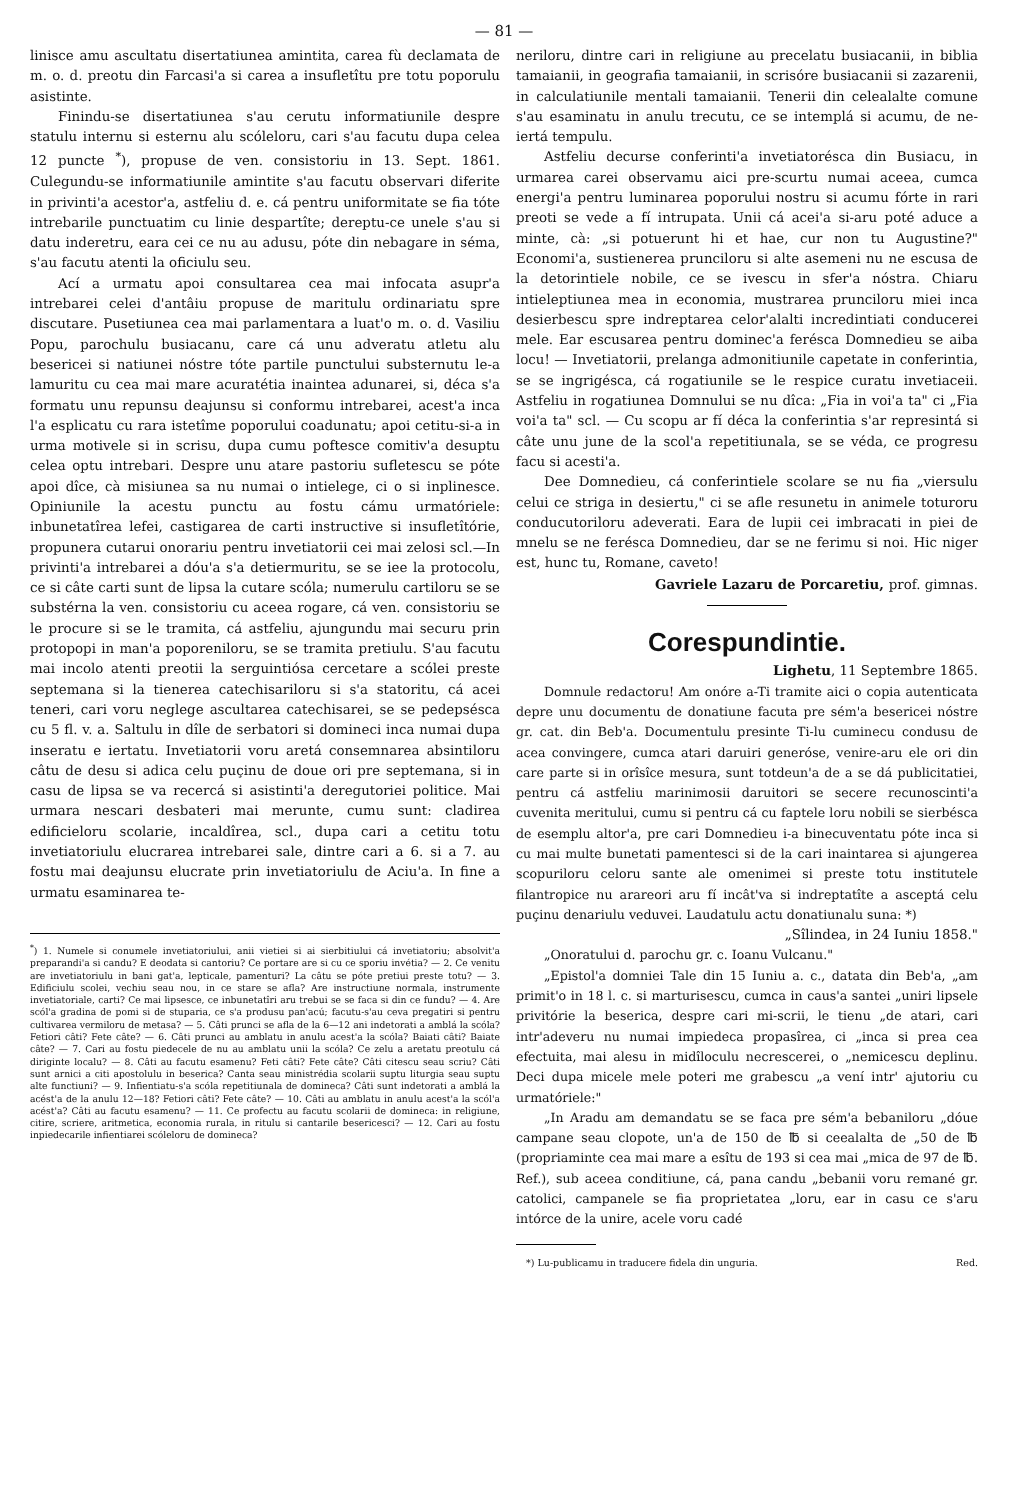— 81 —
linisce amu ascultatu disertatiunea amintita, carea fù declamata de m. o. d. preotu din Farcasi'a si carea a insufletîtu pre totu poporulu asistinte.
Finindu-se disertatiunea s'au cerutu informatiunile despre statulu internu si esternu alu scóleloru, cari s'au facutu dupa celea 12 puncte <sup>*</sup>), propuse de ven. consistoriu in 13. Sept. 1861. Culegundu-se informatiunile amintite s'au facutu observari diferite in privinti'a acestor'a, astfeliu d. e. cá pentru uniformitate se fia tóte intrebarile punctuatim cu linie despartîte; dereptu-ce unele s'au si datu inderetru, eara cei ce nu au adusu, póte din nebagare in séma, s'au facutu atenti la oficiulu seu.
Ací a urmatu apoi consultarea cea mai infocata asupr'a intrebarei celei d'antâiu propuse de maritulu ordinariatu spre discutare. Pusetiunea cea mai parlamentara a luat'o m. o. d. Vasiliu Popu, parochulu busiacanu, care cá unu adveratu atletu alu besericei si natiunei nóstre tóte partile punctului substernutu le-a lamuritu cu cea mai mare acuratétia inaintea adunarei, si, déca s'a formatu unu repunsu deajunsu si conformu intrebarei, acest'a inca l'a esplicatu cu rara istetîme poporului coadunatu; apoi cetitu-si-a in urma motivele si in scrisu, dupa cumu poftesce comitiv'a desuptu celea optu intrebari. Despre unu atare pastoriu sufletescu se póte apoi dîce, cà misiunea sa nu numai o intielege, ci o si inplinesce. Opiniunile la acestu punctu au fostu cámu urmatóriele: inbunetatîrea lefei, castigarea de carti instructive si insufletîtórie, propunera cutarui onorariu pentru invetiatorii cei mai zelosi scl.—In privinti'a intrebarei a dóu'a s'a detiermuritu, se se iee la protocolu, ce si câte carti sunt de lipsa la cutare scóla; numerulu cartiloru se se substérna la ven. consistoriu cu aceea rogare, cá ven. consistoriu se le procure si se le tramita, cá astfeliu, ajungundu mai securu prin protopopi in man'a poporeniloru, se se tramita pretiulu. S'au facutu mai incolo atenti preotii la serguintiósa cercetare a scólei preste septemana si la tienerea catechisariloru si s'a statoritu, cá acei teneri, cari voru neglege ascultarea catechisarei, se se pedepsésca cu 5 fl. v. a. Saltulu in dîle de serbatori si domineci inca numai dupa inseratu e iertatu. Invetiatorii voru aretá consemnarea absintiloru câtu de desu si adica celu puçinu de doue ori pre septemana, si in casu de lipsa se va recercá si asistinti'a deregutoriei politice. Mai urmara nescari desbateri mai merunte, cumu sunt: cladirea edificieloru scolarie, incaldîrea, scl., dupa cari a cetitu totu invetiatoriulu elucrarea intrebarei sale, dintre cari a 6. si a 7. au fostu mai deajunsu elucrate prin invetiatoriulu de Aciu'a. In fine a urmatu esaminarea te-
<sup>*</sup>) 1. Numele si conumele invetiatoriului, anii vietiei si ai sierbitiului cá invetiatoriu; absolvit'a preparandi'a si candu? E deodata si cantoriu? Ce portare are si cu ce sporiu invétia? — 2. Ce venitu are invetiatoriulu in bani gat'a, lepticale, pamenturi? La câtu se póte pretiui preste totu? — 3. Edificiulu scolei, vechiu seau nou, in ce stare se afla? Are instructiune normala, instrumente invetiatoriale, carti? Ce mai lipsesce, ce inbunetatîri aru trebui se se faca si din ce fundu? — 4. Are scól'a gradina de pomi si de stuparia, ce s'a produsu pan'acú; facutu-s'au ceva pregatiri si pentru cultivarea vermiloru de metasa? — 5. Câti prunci se afla de la 6—12 ani indetorati a amblá la scóla? Fetiori câti? Fete câte? — 6. Câti prunci au amblatu in anulu acest'a la scóla? Baiati câti? Baiate câte? — 7. Cari au fostu piedecele de nu au amblatu unii la scóla? Ce zelu a aretatu preotulu cá diriginte localu? — 8. Câti au facutu esamenu? Feti câti? Fete câte? Câti citescu seau scriu? Câti sunt arnici a citi apostolulu in beserica? Canta seau ministrédia scolarii suptu liturgia seau suptu alte functiuni? — 9. Infientiatu-s'a scóla repetitiunala de domineca? Câti sunt indetorati a amblá la acést'a de la anulu 12—18? Fetiori câti? Fete câte? — 10. Câti au amblatu in anulu acest'a la scól'a acést'a? Câti au facutu esamenu? — 11. Ce profectu au facutu scolarii de domineca: in religiune, citire, scriere, aritmetica, economia rurala, in ritulu si cantarile besericesci? — 12. Cari au fostu inpiedecarile infientiarei scóleloru de domineca?
neriloru, dintre cari in religiune au precelatu busiacanii, in biblia tamaianii, in geografia tamaianii, in scrisóre busiacanii si zazarenii, in calculatiunile mentali tamaianii. Tenerii din celealalte comune s'au esaminatu in anulu trecutu, ce se intemplá si acumu, de ne-iertá tempulu.
Astfeliu decurse conferinti'a invetiatorésca din Busiacu, in urmarea carei observamu aici pre-scurtu numai aceea, cumca energi'a pentru luminarea poporului nostru si acumu fórte in rari preoti se vede a fí intrupata. Unii cá acei'a si-aru poté aduce a minte, cà: „si potuerunt hi et hae, cur non tu Augustine?" Economi'a, sustienerea prunciloru si alte asemeni nu ne escusa de la detorintiele nobile, ce se ivescu in sfer'a nóstra. Chiaru intieleptiunea mea in economia, mustrarea prunciloru miei inca desierbescu spre indreptarea celor'alalti incredintiati conducerei mele. Ear escusarea pentru dominec'a ferésca Domnedieu se aiba locu! — Invetiatorii, prelanga admonitiunile capetate in conferintia, se se ingrigésca, cá rogatiunile se le respice curatu invetiaceii. Astfeliu in rogatiunea Domnului se nu dîca: „Fia in voi'a ta" ci „Fia voi'a ta" scl. — Cu scopu ar fí déca la conferintia s'ar represintá si câte unu june de la scol'a repetitiunala, se se véda, ce progresu facu si acesti'a.
Dee Domnedieu, cá conferintiele scolare se nu fia „viersulu celui ce striga in desiertu," ci se afle resunetu in animele toturoru conducutoriloru adeverati. Eara de lupii cei imbracati in piei de mnelu se ne ferésca Domnedieu, dar se ne ferimu si noi. Hic niger est, hunc tu, Romane, caveto!
Gavriele Lazaru de Porcaretiu, prof. gimnas.
Corespundintie.
Lighetu, 11 Septembre 1865.
Domnule redactoru! Am onóre a-Ti tramite aici o copia autenticata depre unu documentu de donatiune facuta pre sém'a besericei nóstre gr. cat. din Beb'a. Documentulu presinte Ti-lu cuminecu condusu de acea convingere, cumca atari daruiri generóse, venire-aru ele ori din care parte si in orîsîce mesura, sunt totdeun'a de a se dá publicitatiei, pentru cá astfeliu marinimosii daruitori se secere recunoscinti'a cuvenita meritului, cumu si pentru cá cu faptele loru nobili se sierbésca de esemplu altor'a, pre cari Domnedieu i-a binecuventatu póte inca si cu mai multe bunetati pamentesci si de la cari inaintarea si ajungerea scopuriloru celoru sante ale omenimei si preste totu institutele filantropice nu arareori aru fí incât'va si indreptatîte a asceptá celu puçinu denariulu veduvei. Laudatulu actu donatiunalu suna: *)
„Sîlindea, in 24 Iuniu 1858."
„Onoratului d. parochu gr. c. Ioanu Vulcanu."
„Epistol'a domniei Tale din 15 Iuniu a. c., datata din Beb'a, „am primit'o in 18 l. c. si marturisescu, cumca in caus'a santei „uniri lipsele privitórie la beserica, despre cari mi-scrii, le tienu „de atari, cari intr'adeveru nu numai impiedeca propasîrea, ci „inca si prea cea efectuita, mai alesu in midîloculu necrescerei, o „nemicescu deplinu. Deci dupa micele mele poteri me grabescu „a vení intr' ajutoriu cu urmatóriele:"
„In Aradu am demandatu se se faca pre sém'a bebaniloru „dóue campane seau clopote, un'a de 150 de ℔ si ceealalta de „50 de ℔ (propriaminte cea mai mare a esîtu de 193 si cea mai „mica de 97 de ℔. Ref.), sub aceea conditiune, cá, pana candu „bebanii voru remané gr. catolici, campanele se fia proprietatea „loru, ear in casu ce s'aru intórce de la unire, acele voru cadé
*) Lu-publicamu in traducere fidela din unguria. Red.